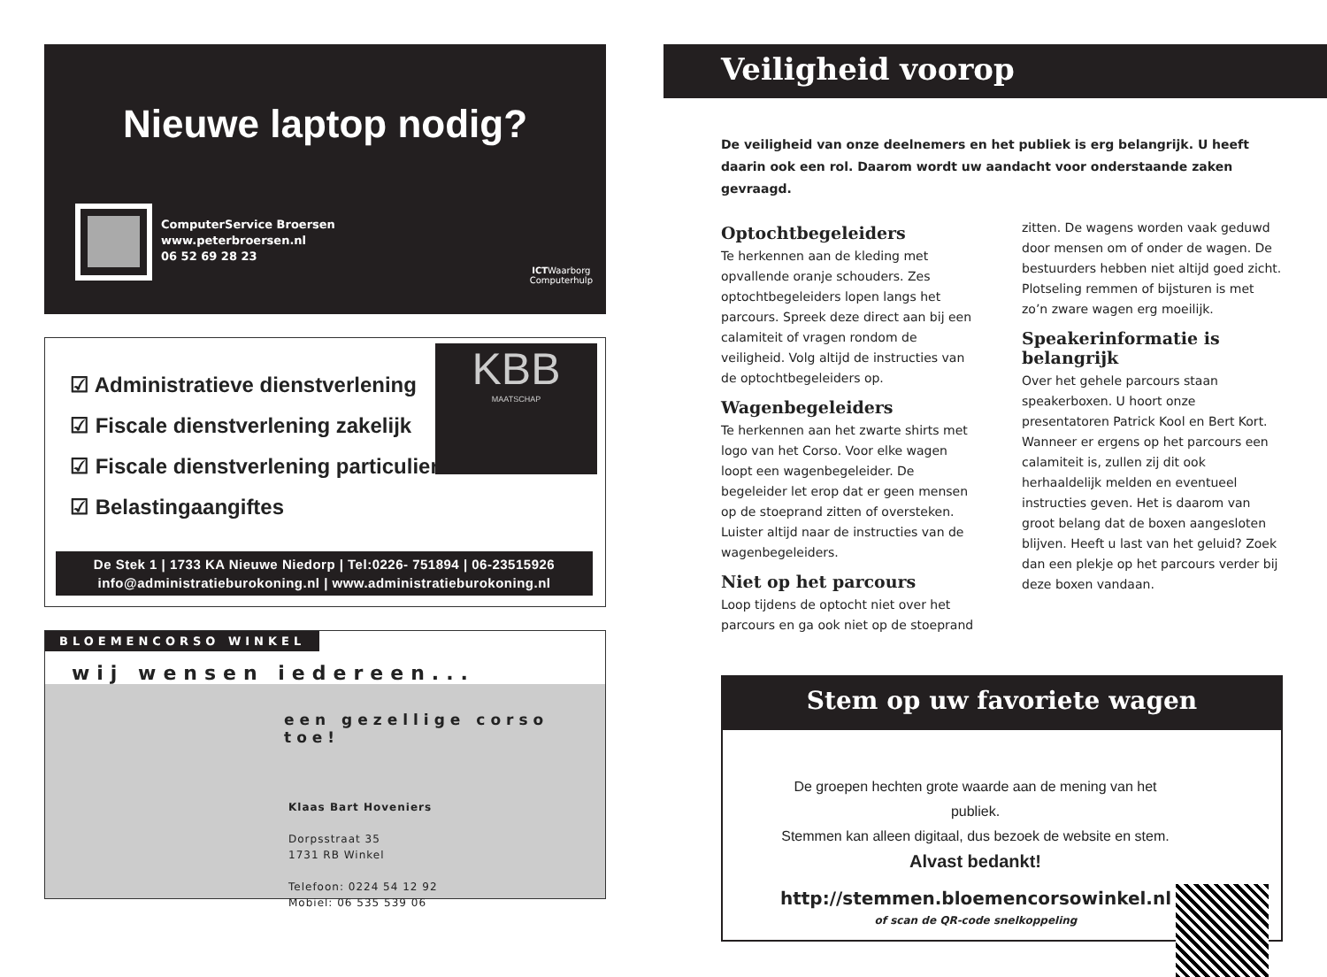Nieuwe laptop nodig?
ComputerService Broersen
www.peterbroersen.nl
06 52 69 28 23
ICTWaarborg
Computerhulp
☑ Administratieve dienstverlening
☑ Fiscale dienstverlening zakelijk
☑ Fiscale dienstverlening particulieren
☑ Belastingaangiftes
KBB
MAATSCHAP
De Stek 1 | 1733 KA Nieuwe Niedorp | Tel:0226- 751894 | 06-23515926
info@administratieburokoning.nl | www.administratieburokoning.nl
BLOEMENCORSO WINKEL
wij wensen iedereen...
een gezellige corso toe!
Klaas Bart Hoveniers
Dorpsstraat 35
1731 RB Winkel
Telefoon: 0224 54 12 92
Mobiel: 06 535 539 06
Veiligheid voorop
De veiligheid van onze deelnemers en het publiek is erg belangrijk. U heeft daarin ook een rol. Daarom wordt uw aandacht voor onderstaande zaken gevraagd.
Optochtbegeleiders
Te herkennen aan de kleding met opvallende oranje schouders. Zes optochtbegeleiders lopen langs het parcours. Spreek deze direct aan bij een calamiteit of vragen rondom de veiligheid. Volg altijd de instructies van de optochtbegeleiders op.
Wagenbegeleiders
Te herkennen aan het zwarte shirts met logo van het Corso. Voor elke wagen loopt een wagenbegeleider. De begeleider let erop dat er geen mensen op de stoeprand zitten of oversteken. Luister altijd naar de instructies van de wagenbegeleiders.
Niet op het parcours
Loop tijdens de optocht niet over het parcours en ga ook niet op de stoeprand zitten. De wagens worden vaak geduwd door mensen om of onder de wagen. De bestuurders hebben niet altijd goed zicht. Plotseling remmen of bijsturen is met zo’n zware wagen erg moeilijk.
Speakerinformatie is belangrijk
Over het gehele parcours staan speakerboxen. U hoort onze presentatoren Patrick Kool en Bert Kort. Wanneer er ergens op het parcours een calamiteit is, zullen zij dit ook herhaaldelijk melden en eventueel instructies geven. Het is daarom van groot belang dat de boxen aangesloten blijven. Heeft u last van het geluid? Zoek dan een plekje op het parcours verder bij deze boxen vandaan.
Stem op uw favoriete wagen
De groepen hechten grote waarde aan de mening van het publiek.
Stemmen kan alleen digitaal, dus bezoek de website en stem.
Alvast bedankt!
http://stemmen.bloemencorsowinkel.nl
of scan de QR-code snelkoppeling